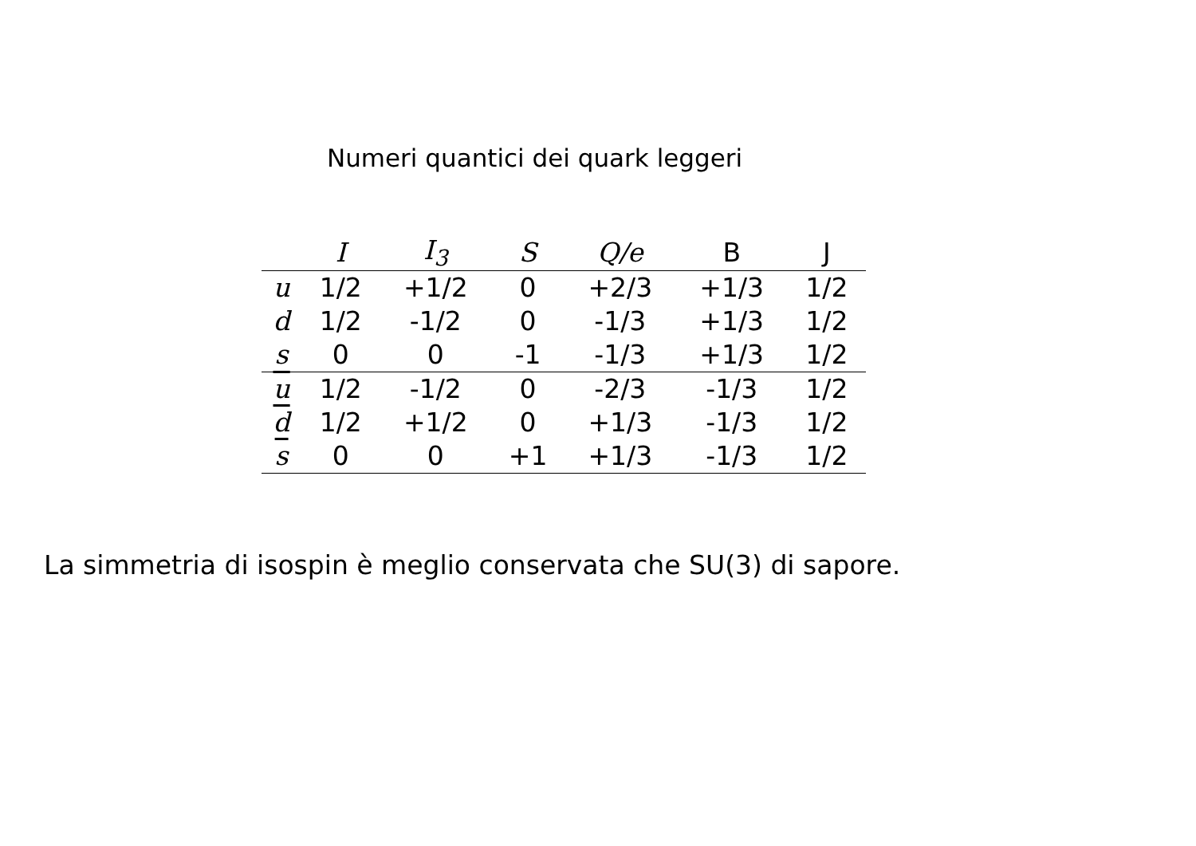Numeri quantici dei quark leggeri
| | I | I<sub>3</sub> | S | Q/e | B | J |
| --- | --- | --- | --- | --- | --- | --- |
| u | 1/2 | +1/2 | 0 | +2/3 | +1/3 | 1/2 |
| d | 1/2 | -1/2 | 0 | -1/3 | +1/3 | 1/2 |
| s | 0 | 0 | -1 | -1/3 | +1/3 | 1/2 |
| u | 1/2 | -1/2 | 0 | -2/3 | -1/3 | 1/2 |
| d | 1/2 | +1/2 | 0 | +1/3 | -1/3 | 1/2 |
| s | 0 | 0 | +1 | +1/3 | -1/3 | 1/2 |
La simmetria di isospin è meglio conservata che SU(3) di sapore.